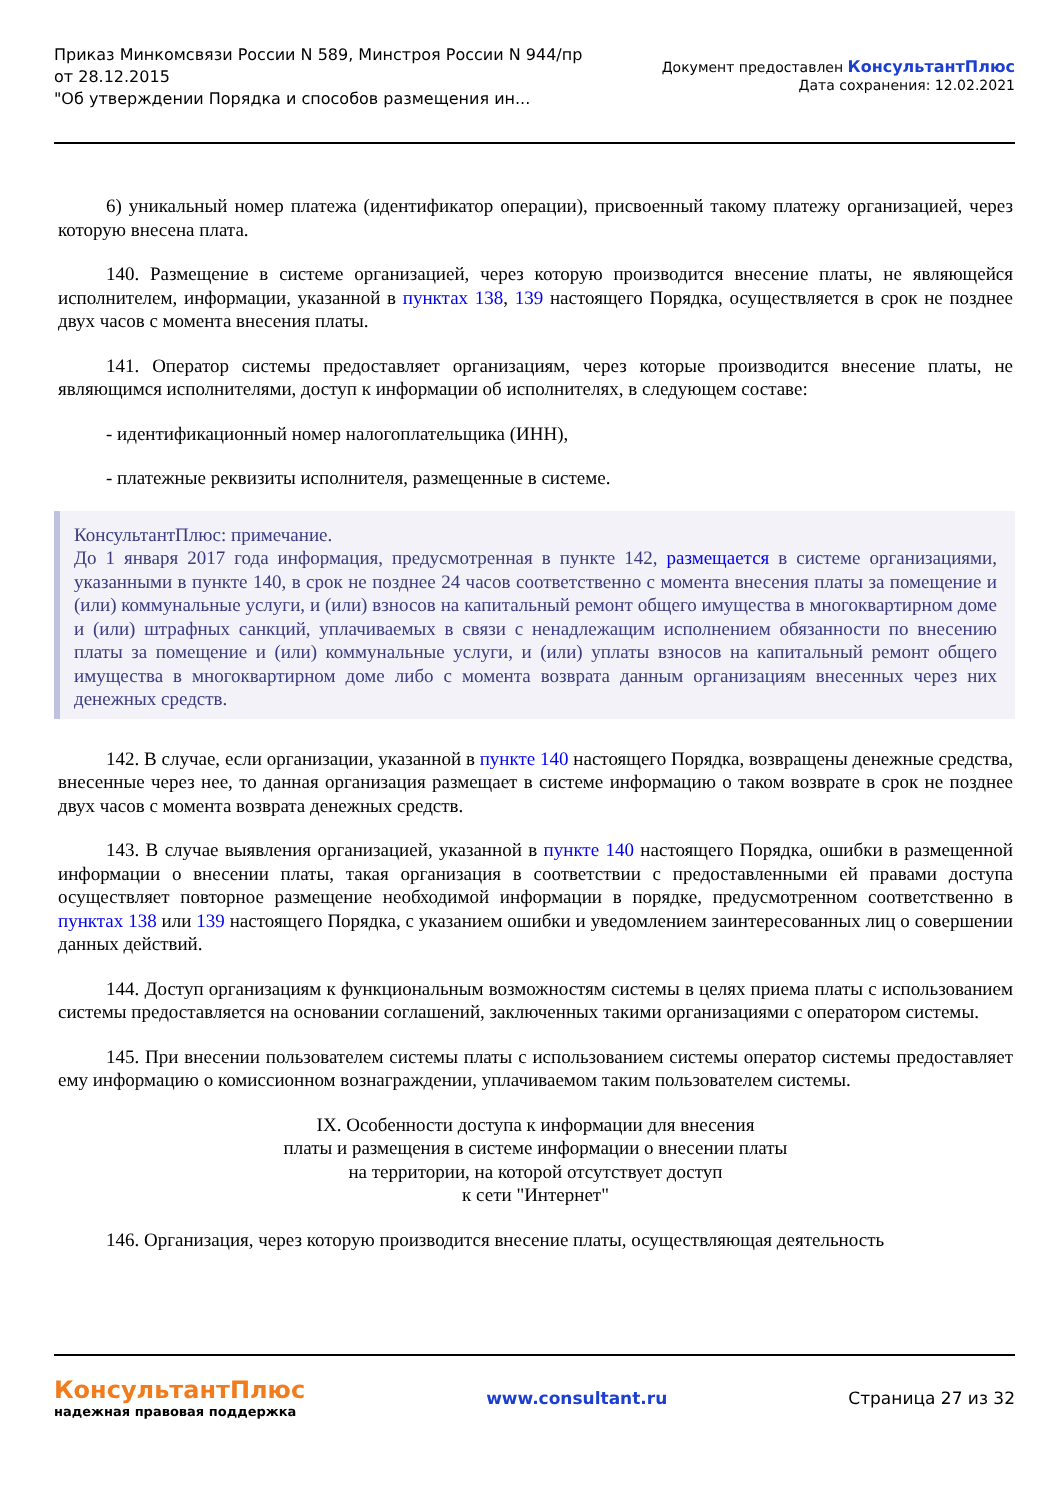Приказ Минкомсвязи России N 589, Минстроя России N 944/пр
от 28.12.2015
"Об утверждении Порядка и способов размещения ин...
Документ предоставлен КонсультантПлюс
Дата сохранения: 12.02.2021
6) уникальный номер платежа (идентификатор операции), присвоенный такому платежу организацией, через которую внесена плата.
140. Размещение в системе организацией, через которую производится внесение платы, не являющейся исполнителем, информации, указанной в пунктах 138, 139 настоящего Порядка, осуществляется в срок не позднее двух часов с момента внесения платы.
141. Оператор системы предоставляет организациям, через которые производится внесение платы, не являющимся исполнителями, доступ к информации об исполнителях, в следующем составе:
- идентификационный номер налогоплательщика (ИНН),
- платежные реквизиты исполнителя, размещенные в системе.
КонсультантПлюс: примечание.
До 1 января 2017 года информация, предусмотренная в пункте 142, размещается в системе организациями, указанными в пункте 140, в срок не позднее 24 часов соответственно с момента внесения платы за помещение и (или) коммунальные услуги, и (или) взносов на капитальный ремонт общего имущества в многоквартирном доме и (или) штрафных санкций, уплачиваемых в связи с ненадлежащим исполнением обязанности по внесению платы за помещение и (или) коммунальные услуги, и (или) уплаты взносов на капитальный ремонт общего имущества в многоквартирном доме либо с момента возврата данным организациям внесенных через них денежных средств.
142. В случае, если организации, указанной в пункте 140 настоящего Порядка, возвращены денежные средства, внесенные через нее, то данная организация размещает в системе информацию о таком возврате в срок не позднее двух часов с момента возврата денежных средств.
143. В случае выявления организацией, указанной в пункте 140 настоящего Порядка, ошибки в размещенной информации о внесении платы, такая организация в соответствии с предоставленными ей правами доступа осуществляет повторное размещение необходимой информации в порядке, предусмотренном соответственно в пунктах 138 или 139 настоящего Порядка, с указанием ошибки и уведомлением заинтересованных лиц о совершении данных действий.
144. Доступ организациям к функциональным возможностям системы в целях приема платы с использованием системы предоставляется на основании соглашений, заключенных такими организациями с оператором системы.
145. При внесении пользователем системы платы с использованием системы оператор системы предоставляет ему информацию о комиссионном вознаграждении, уплачиваемом таким пользователем системы.
IX. Особенности доступа к информации для внесения
платы и размещения в системе информации о внесении платы
на территории, на которой отсутствует доступ
к сети "Интернет"
146. Организация, через которую производится внесение платы, осуществляющая деятельность
КонсультантПлюс
надежная правовая поддержка
www.consultant.ru Страница 27 из 32